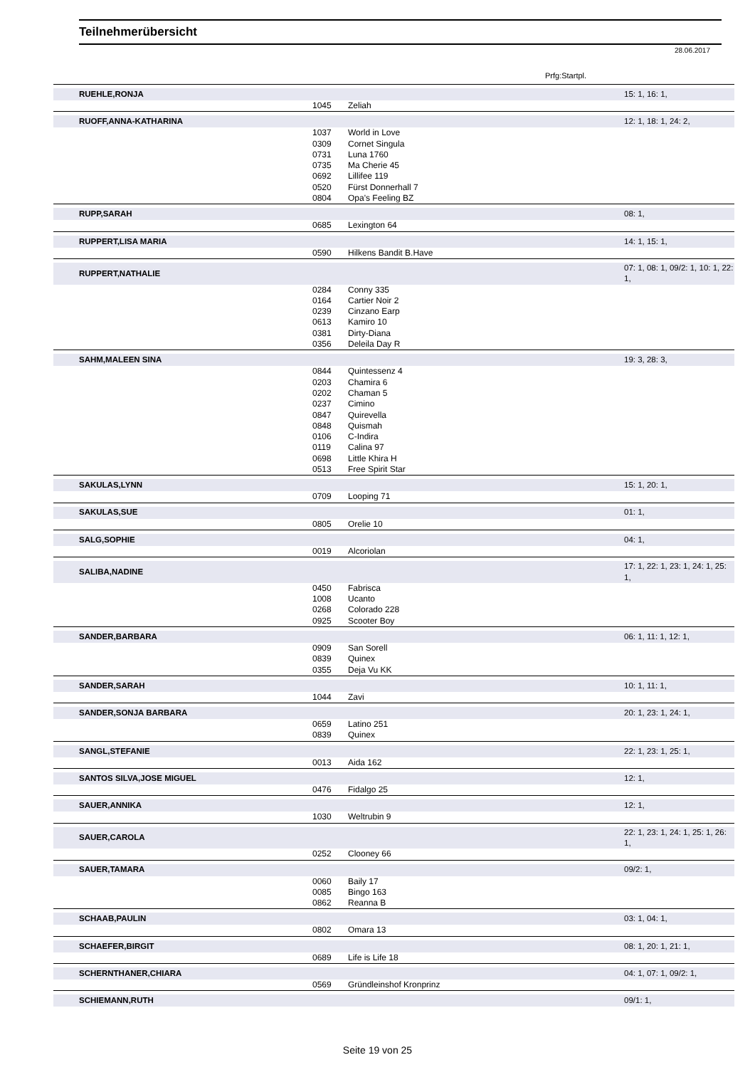Teilnehmerübersicht
28.06.2017
Prfg:Startpl.
| RUEHLE,RONJA | | | 15: 1, 16: 1, |
| | 1045 | Zeliah | |
| RUOFF,ANNA-KATHARINA | | | 12: 1, 18: 1, 24: 2, |
| | 1037 | World in Love | |
| | 0309 | Cornet Singula | |
| | 0731 | Luna 1760 | |
| | 0735 | Ma Cherie 45 | |
| | 0692 | Lillifee 119 | |
| | 0520 | Fürst Donnerhall 7 | |
| | 0804 | Opa's Feeling BZ | |
| RUPP,SARAH | | | 08: 1, |
| | 0685 | Lexington 64 | |
| RUPPERT,LISA MARIA | | | 14: 1, 15: 1, |
| | 0590 | Hilkens Bandit B.Have | |
| RUPPERT,NATHALIE | | | 07: 1, 08: 1, 09/2: 1, 10: 1, 22: 1, |
| | 0284 | Conny 335 | |
| | 0164 | Cartier Noir 2 | |
| | 0239 | Cinzano Earp | |
| | 0613 | Kamiro 10 | |
| | 0381 | Dirty-Diana | |
| | 0356 | Deleila Day R | |
| SAHM,MALEEN SINA | | | 19: 3, 28: 3, |
| | 0844 | Quintessenz 4 | |
| | 0203 | Chamira 6 | |
| | 0202 | Chaman 5 | |
| | 0237 | Cimino | |
| | 0847 | Quirevella | |
| | 0848 | Quismah | |
| | 0106 | C-Indira | |
| | 0119 | Calina 97 | |
| | 0698 | Little Khira H | |
| | 0513 | Free Spirit Star | |
| SAKULAS,LYNN | | | 15: 1, 20: 1, |
| | 0709 | Looping 71 | |
| SAKULAS,SUE | | | 01: 1, |
| | 0805 | Orelie 10 | |
| SALG,SOPHIE | | | 04: 1, |
| | 0019 | Alcoriolan | |
| SALIBA,NADINE | | | 17: 1, 22: 1, 23: 1, 24: 1, 25: 1, |
| | 0450 | Fabrisca | |
| | 1008 | Ucanto | |
| | 0268 | Colorado 228 | |
| | 0925 | Scooter Boy | |
| SANDER,BARBARA | | | 06: 1, 11: 1, 12: 1, |
| | 0909 | San Sorell | |
| | 0839 | Quinex | |
| | 0355 | Deja Vu KK | |
| SANDER,SARAH | | | 10: 1, 11: 1, |
| | 1044 | Zavi | |
| SANDER,SONJA BARBARA | | | 20: 1, 23: 1, 24: 1, |
| | 0659 | Latino 251 | |
| | 0839 | Quinex | |
| SANGL,STEFANIE | | | 22: 1, 23: 1, 25: 1, |
| | 0013 | Aida 162 | |
| SANTOS SILVA,JOSE MIGUEL | | | 12: 1, |
| | 0476 | Fidalgo 25 | |
| SAUER,ANNIKA | | | 12: 1, |
| | 1030 | Weltrubin 9 | |
| SAUER,CAROLA | | | 22: 1, 23: 1, 24: 1, 25: 1, 26: 1, |
| | 0252 | Clooney 66 | |
| SAUER,TAMARA | | | 09/2: 1, |
| | 0060 | Baily 17 | |
| | 0085 | Bingo 163 | |
| | 0862 | Reanna B | |
| SCHAAB,PAULIN | | | 03: 1, 04: 1, |
| | 0802 | Omara 13 | |
| SCHAEFER,BIRGIT | | | 08: 1, 20: 1, 21: 1, |
| | 0689 | Life is Life 18 | |
| SCHERNTHANER,CHIARA | | | 04: 1, 07: 1, 09/2: 1, |
| | 0569 | Gründleinshof Kronprinz | |
| SCHIEMANN,RUTH | | | 09/1: 1, |
Seite 19 von 25